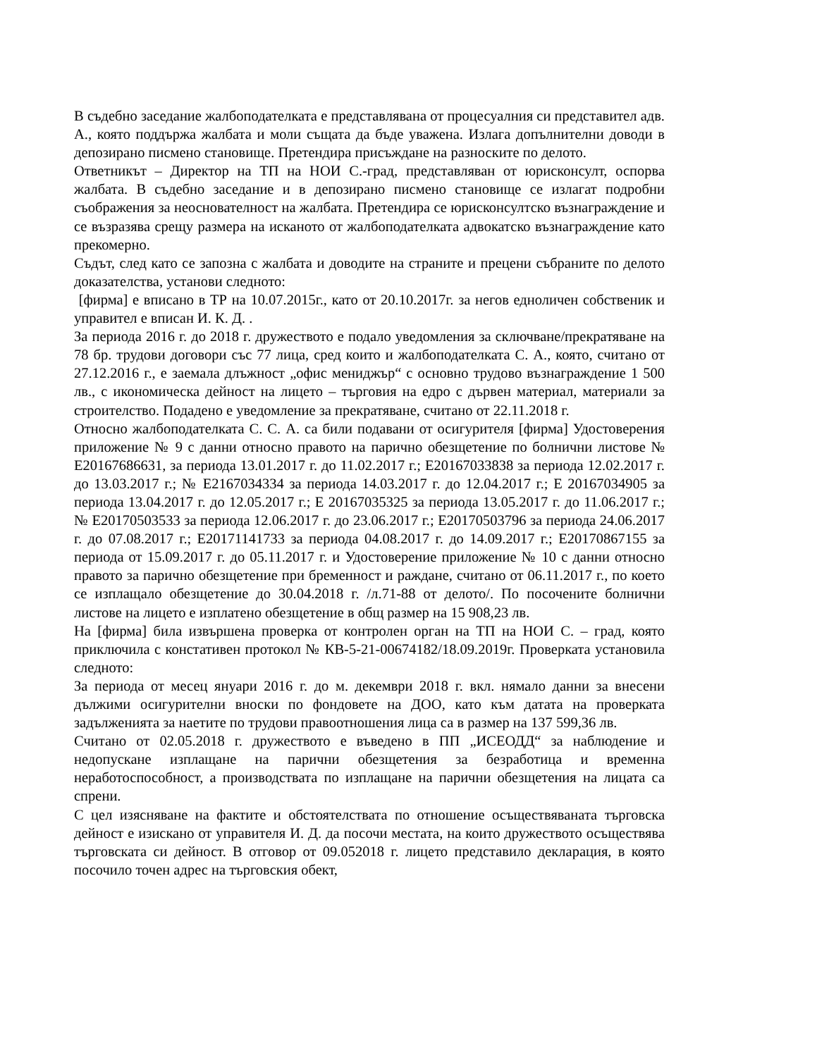В съдебно заседание жалбоподателката е представлявана от процесуалния си представител адв. А., която поддържа жалбата и моли същата да бъде уважена. Излага допълнителни доводи в депозирано писмено становище. Претендира присъждане на разноските по делото.
Ответникът – Директор на ТП на НОИ С.-град, представляван от юрисконсулт, оспорва жалбата. В съдебно заседание и в депозирано писмено становище се излагат подробни съображения за неоснователност на жалбата. Претендира се юрисконсултско възнаграждение и се възразява срещу размера на исканото от жалбоподателката адвокатско възнаграждение като прекомерно.
Съдът, след като се запозна с жалбата и доводите на страните и прецени събраните по делото доказателства, установи следното:
[фирма] е вписано в ТР на 10.07.2015г., като от 20.10.2017г. за негов едноличен собственик и управител е вписан И. К. Д. .
За периода 2016 г. до 2018 г. дружеството е подало уведомления за сключване/прекратяване на 78 бр. трудови договори със 77 лица, сред които и жалбоподателката С. А., която, считано от 27.12.2016 г., е заемала длъжност „офис мениджър“ с основно трудово възнаграждение 1 500 лв., с икономическа дейност на лицето – търговия на едро с дървен материал, материали за строителство. Подадено е уведомление за прекратяване, считано от 22.11.2018 г.
Относно жалбоподателката С. С. А. са били подавани от осигурителя [фирма] Удостоверения приложение № 9 с данни относно правото на парично обезщетение по болнични листове № Е20167686631, за периода 13.01.2017 г. до 11.02.2017 г.; Е20167033838 за периода 12.02.2017 г. до 13.03.2017 г.; № Е2167034334 за периода 14.03.2017 г. до 12.04.2017 г.; Е 20167034905 за периода 13.04.2017 г. до 12.05.2017 г.; Е 20167035325 за периода 13.05.2017 г. до 11.06.2017 г.; № Е20170503533 за периода 12.06.2017 г. до 23.06.2017 г.; Е20170503796 за периода 24.06.2017 г. до 07.08.2017 г.; Е20171141733 за периода 04.08.2017 г. до 14.09.2017 г.; Е20170867155 за периода от 15.09.2017 г. до 05.11.2017 г. и Удостоверение приложение № 10 с данни относно правото за парично обезщетение при бременност и раждане, считано от 06.11.2017 г., по което се изплащало обезщетение до 30.04.2018 г. /л.71-88 от делото/. По посочените болнични листове на лицето е изплатено обезщетение в общ размер на 15 908,23 лв.
На [фирма] била извършена проверка от контролен орган на ТП на НОИ С. – град, която приключила с констативен протокол № КВ-5-21-00674182/18.09.2019г. Проверката установила следното:
За периода от месец януари 2016 г. до м. декември 2018 г. вкл. нямало данни за внесени дължими осигурителни вноски по фондовете на ДОО, като към датата на проверката задълженията за наетите по трудови правоотношения лица са в размер на 137 599,36 лв.
Считано от 02.05.2018 г. дружеството е въведено в ПП „ИСЕОДД“ за наблюдение и недопускане изплащане на парични обезщетения за безработица и временна неработоспособност, а производствата по изплащане на парични обезщетения на лицата са спрени.
С цел изясняване на фактите и обстоятелствата по отношение осъществяваната търговска дейност е изискано от управителя И. Д. да посочи местата, на които дружеството осъществява търговската си дейност. В отговор от 09.052018 г. лицето представило декларация, в която посочило точен адрес на търговския обект,